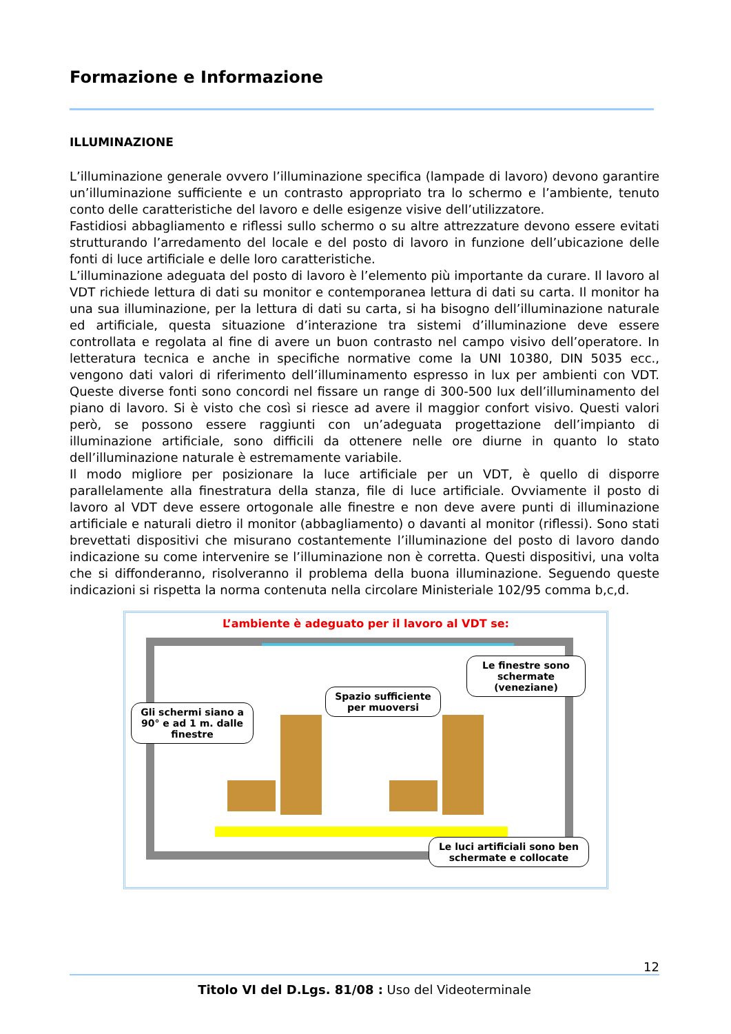Formazione e Informazione
ILLUMINAZIONE
L’illuminazione generale ovvero l’illuminazione specifica (lampade di lavoro) devono garantire un’illuminazione sufficiente e un contrasto appropriato tra lo schermo e l’ambiente, tenuto conto delle caratteristiche del lavoro e delle esigenze visive dell’utilizzatore.
Fastidiosi abbagliamento e riflessi sullo schermo o su altre attrezzature devono essere evitati strutturando l’arredamento del locale e del posto di lavoro in funzione dell’ubicazione delle fonti di luce artificiale e delle loro caratteristiche.
L’illuminazione adeguata del posto di lavoro è l’elemento più importante da curare. Il lavoro al VDT richiede lettura di dati su monitor e contemporanea lettura di dati su carta. Il monitor ha una sua illuminazione, per la lettura di dati su carta, si ha bisogno dell’illuminazione naturale ed artificiale, questa situazione d’interazione tra sistemi d’illuminazione deve essere controllata e regolata al fine di avere un buon contrasto nel campo visivo dell’operatore. In letteratura tecnica e anche in specifiche normative come la UNI 10380, DIN 5035 ecc., vengono dati valori di riferimento dell’illuminamento espresso in lux per ambienti con VDT. Queste diverse fonti sono concordi nel fissare un range di 300-500 lux dell’illuminamento del piano di lavoro. Si è visto che così si riesce ad avere il maggior confort visivo. Questi valori però, se possono essere raggiunti con un’adeguata progettazione dell’impianto di illuminazione artificiale, sono difficili da ottenere nelle ore diurne in quanto lo stato dell’illuminazione naturale è estremamente variabile.
Il modo migliore per posizionare la luce artificiale per un VDT, è quello di disporre parallelamente alla finestratura della stanza, file di luce artificiale. Ovviamente il posto di lavoro al VDT deve essere ortogonale alle finestre e non deve avere punti di illuminazione artificiale e naturali dietro il monitor (abbagliamento) o davanti al monitor (riflessi). Sono stati brevettati dispositivi che misurano costantemente l’illuminazione del posto di lavoro dando indicazione su come intervenire se l’illuminazione non è corretta. Questi dispositivi, una volta che si diffonderanno, risolveranno il problema della buona illuminazione. Seguendo queste indicazioni si rispetta la norma contenuta nella circolare Ministeriale 102/95 comma b,c,d.
L’ambiente è adeguato per il lavoro al VDT se:
Le finestre sono schermate (veneziane)
Spazio sufficiente per muoversi
Gli schermi siano a 90° e ad 1 m. dalle finestre
Le luci artificiali sono ben schermate e collocate
12
Titolo VI del D.Lgs. 81/08 : Uso del Videoterminale